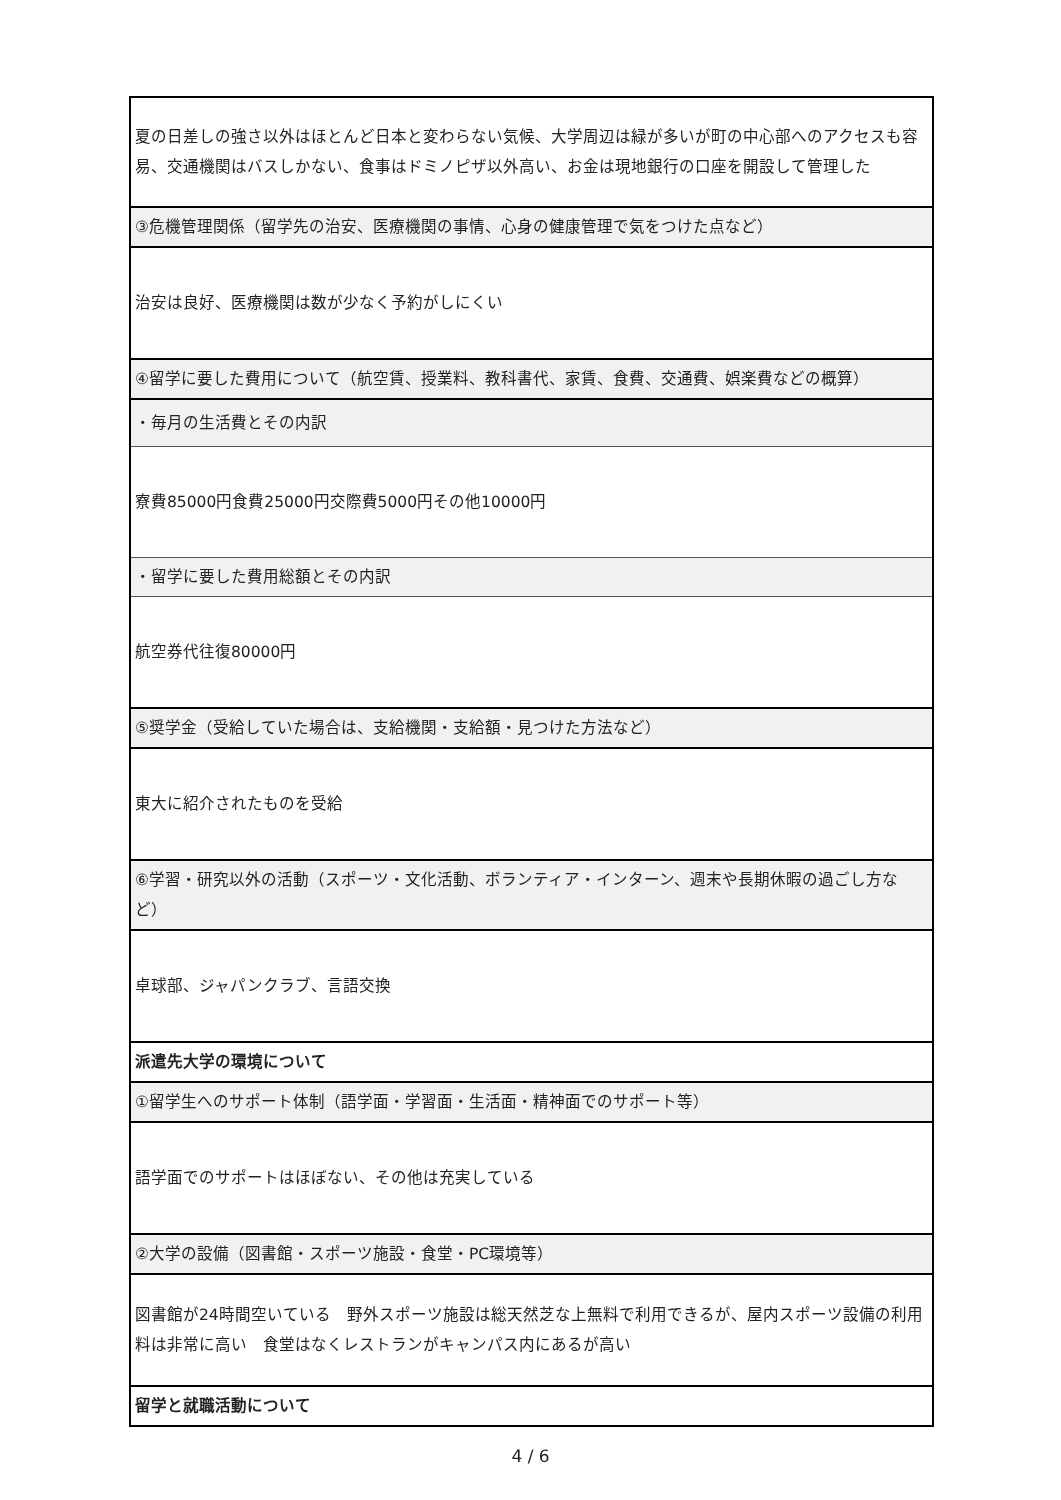| 夏の日差しの強さ以外はほとんど日本と変わらない気候、大学周辺は緑が多いが町の中心部へのアクセスも容易、交通機関はバスしかない、食事はドミノピザ以外高い、お金は現地銀行の口座を開設して管理した |
| ③危機管理関係（留学先の治安、医療機関の事情、心身の健康管理で気をつけた点など） |
| 治安は良好、医療機関は数が少なく予約がしにくい |
| ④留学に要した費用について（航空賃、授業料、教科書代、家賃、食費、交通費、娯楽費などの概算） |
| ・毎月の生活費とその内訳 |
| 寮費85000円食費25000円交際費5000円その他10000円 |
| ・留学に要した費用総額とその内訳 |
| 航空券代往復80000円 |
| ⑤奨学金（受給していた場合は、支給機関・支給額・見つけた方法など） |
| 東大に紹介されたものを受給 |
| ⑥学習・研究以外の活動（スポーツ・文化活動、ボランティア・インターン、週末や長期休暇の過ごし方など） |
| 卓球部、ジャパンクラブ、言語交換 |
| 派遣先大学の環境について |
| ①留学生へのサポート体制（語学面・学習面・生活面・精神面でのサポート等） |
| 語学面でのサポートはほぼない、その他は充実している |
| ②大学の設備（図書館・スポーツ施設・食堂・PC環境等） |
| 図書館が24時間空いている 野外スポーツ施設は総天然芝な上無料で利用できるが、屋内スポーツ設備の利用料は非常に高い 食堂はなくレストランがキャンパス内にあるが高い |
| 留学と就職活動について |
4 / 6